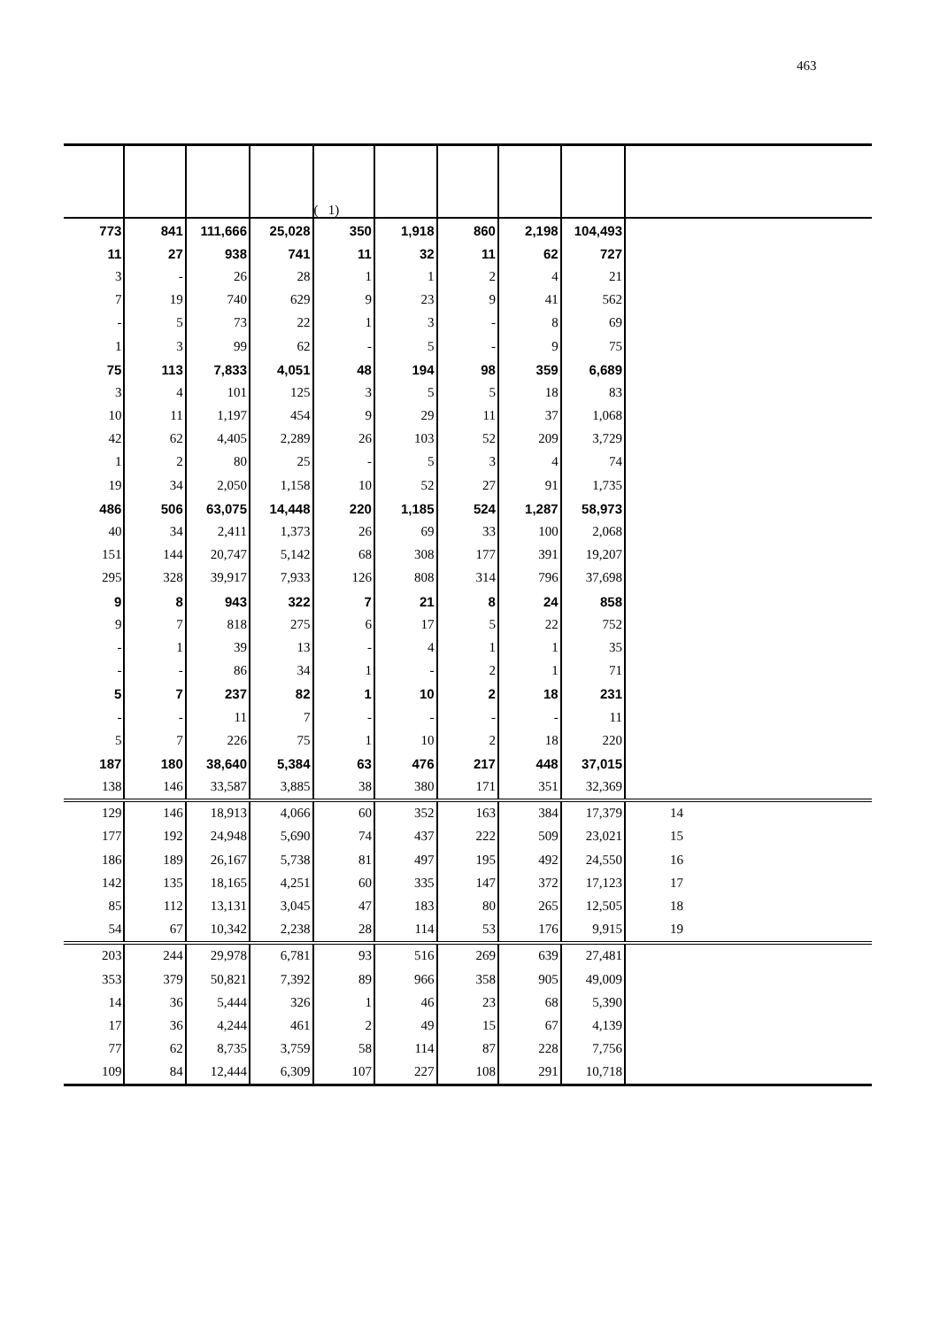463
| | | | | ( 1) | | | | | |
| 773 | 841 | 111,666 | 25,028 | 350 | 1,918 | 860 | 2,198 | 104,493 | |
| 11 | 27 | 938 | 741 | 11 | 32 | 11 | 62 | 727 | |
| 3 | - | 26 | 28 | 1 | 1 | 2 | 4 | 21 | |
| 7 | 19 | 740 | 629 | 9 | 23 | 9 | 41 | 562 | |
| - | 5 | 73 | 22 | 1 | 3 | - | 8 | 69 | |
| 1 | 3 | 99 | 62 | - | 5 | - | 9 | 75 | |
| 75 | 113 | 7,833 | 4,051 | 48 | 194 | 98 | 359 | 6,689 | |
| 3 | 4 | 101 | 125 | 3 | 5 | 5 | 18 | 83 | |
| 10 | 11 | 1,197 | 454 | 9 | 29 | 11 | 37 | 1,068 | |
| 42 | 62 | 4,405 | 2,289 | 26 | 103 | 52 | 209 | 3,729 | |
| 1 | 2 | 80 | 25 | - | 5 | 3 | 4 | 74 | |
| 19 | 34 | 2,050 | 1,158 | 10 | 52 | 27 | 91 | 1,735 | |
| 486 | 506 | 63,075 | 14,448 | 220 | 1,185 | 524 | 1,287 | 58,973 | |
| 40 | 34 | 2,411 | 1,373 | 26 | 69 | 33 | 100 | 2,068 | |
| 151 | 144 | 20,747 | 5,142 | 68 | 308 | 177 | 391 | 19,207 | |
| 295 | 328 | 39,917 | 7,933 | 126 | 808 | 314 | 796 | 37,698 | |
| 9 | 8 | 943 | 322 | 7 | 21 | 8 | 24 | 858 | |
| 9 | 7 | 818 | 275 | 6 | 17 | 5 | 22 | 752 | |
| - | 1 | 39 | 13 | - | 4 | 1 | 1 | 35 | |
| - | - | 86 | 34 | 1 | - | 2 | 1 | 71 | |
| 5 | 7 | 237 | 82 | 1 | 10 | 2 | 18 | 231 | |
| - | - | 11 | 7 | - | - | - | - | 11 | |
| 5 | 7 | 226 | 75 | 1 | 10 | 2 | 18 | 220 | |
| 187 | 180 | 38,640 | 5,384 | 63 | 476 | 217 | 448 | 37,015 | |
| 138 | 146 | 33,587 | 3,885 | 38 | 380 | 171 | 351 | 32,369 | |
| 129 | 146 | 18,913 | 4,066 | 60 | 352 | 163 | 384 | 17,379 | 14 |
| 177 | 192 | 24,948 | 5,690 | 74 | 437 | 222 | 509 | 23,021 | 15 |
| 186 | 189 | 26,167 | 5,738 | 81 | 497 | 195 | 492 | 24,550 | 16 |
| 142 | 135 | 18,165 | 4,251 | 60 | 335 | 147 | 372 | 17,123 | 17 |
| 85 | 112 | 13,131 | 3,045 | 47 | 183 | 80 | 265 | 12,505 | 18 |
| 54 | 67 | 10,342 | 2,238 | 28 | 114 | 53 | 176 | 9,915 | 19 |
| 203 | 244 | 29,978 | 6,781 | 93 | 516 | 269 | 639 | 27,481 | |
| 353 | 379 | 50,821 | 7,392 | 89 | 966 | 358 | 905 | 49,009 | |
| 14 | 36 | 5,444 | 326 | 1 | 46 | 23 | 68 | 5,390 | |
| 17 | 36 | 4,244 | 461 | 2 | 49 | 15 | 67 | 4,139 | |
| 77 | 62 | 8,735 | 3,759 | 58 | 114 | 87 | 228 | 7,756 | |
| 109 | 84 | 12,444 | 6,309 | 107 | 227 | 108 | 291 | 10,718 | |